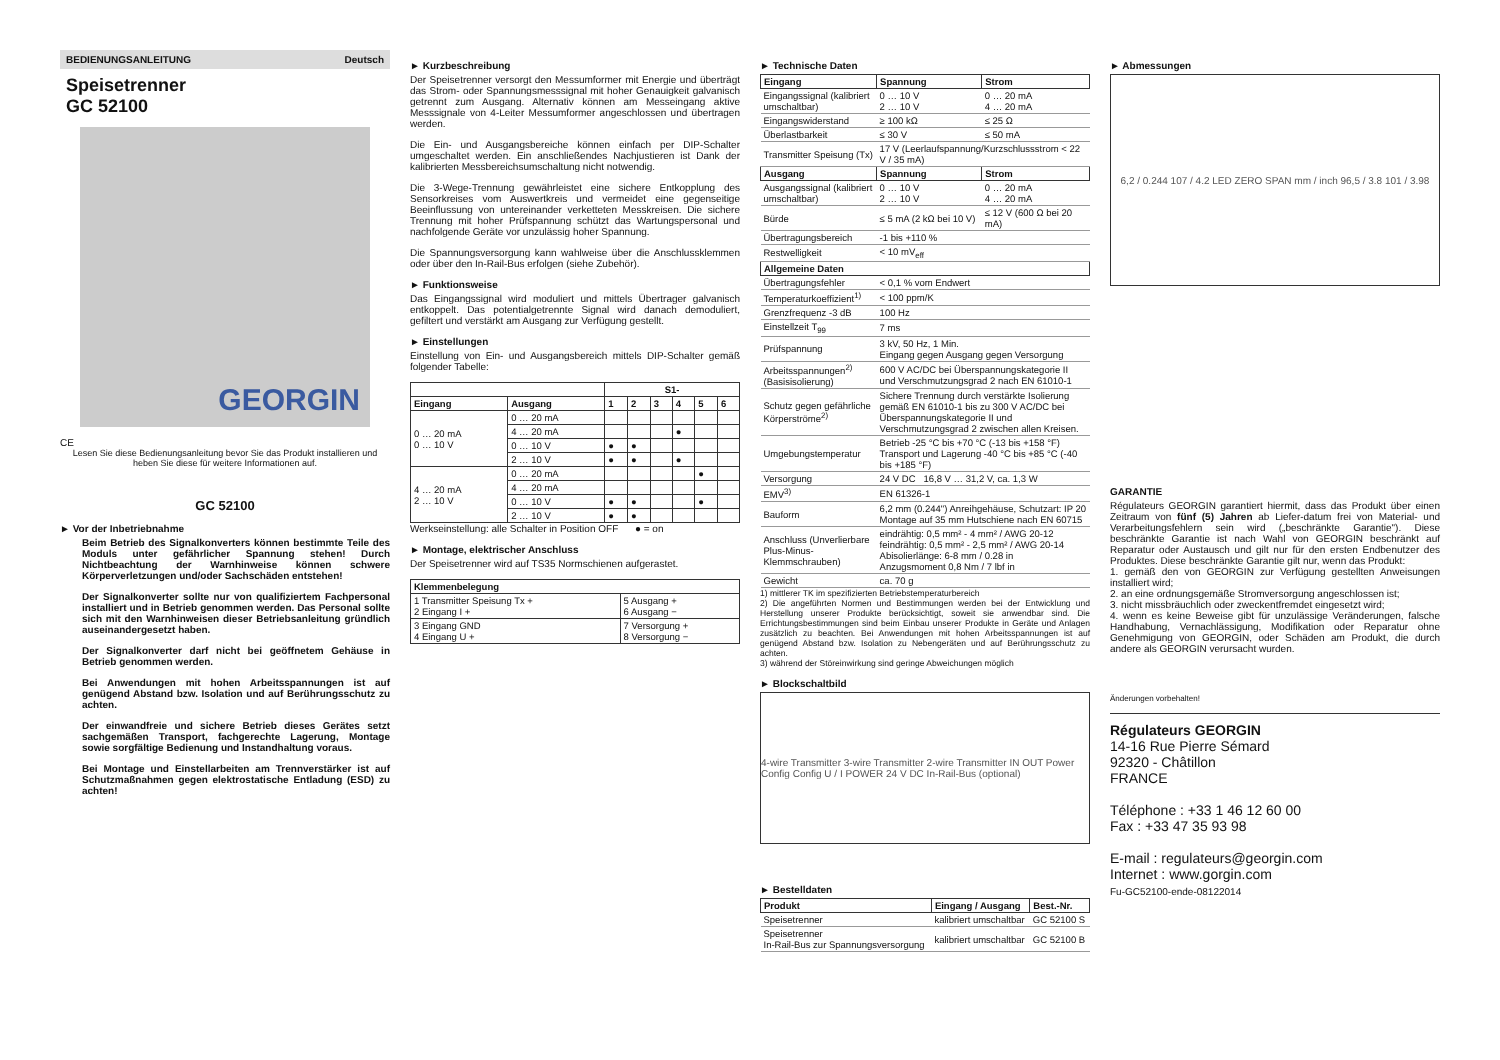BEDIENUNGSANLEITUNG Deutsch
Speisetrenner
GC 52100
GEORGIN
CE
Lesen Sie diese Bedienungsanleitung bevor Sie das Produkt installieren und heben Sie diese für weitere Informationen auf.
GC 52100
► Vor der Inbetriebnahme
Beim Betrieb des Signalkonverters können bestimmte Teile des Moduls unter gefährlicher Spannung stehen! Durch Nichtbeachtung der Warnhinweise können schwere Körperverletzungen und/oder Sachschäden entstehen!
Der Signalkonverter sollte nur von qualifiziertem Fachpersonal installiert und in Betrieb genommen werden. Das Personal sollte sich mit den Warnhinweisen dieser Betriebsanleitung gründlich auseinandergesetzt haben.
Der Signalkonverter darf nicht bei geöffnetem Gehäuse in Betrieb genommen werden.
Bei Anwendungen mit hohen Arbeitsspannungen ist auf genügend Abstand bzw. Isolation und auf Berührungsschutz zu achten.
Der einwandfreie und sichere Betrieb dieses Gerätes setzt sachgemäßen Transport, fachgerechte Lagerung, Montage sowie sorgfältige Bedienung und Instandhaltung voraus.
Bei Montage und Einstellarbeiten am Trennverstärker ist auf Schutzmaßnahmen gegen elektrostatische Entladung (ESD) zu achten!
► Kurzbeschreibung
Der Speisetrenner versorgt den Messumformer mit Energie und überträgt das Strom- oder Spannungsmesssignal mit hoher Genauigkeit galvanisch getrennt zum Ausgang. Alternativ können am Messeingang aktive Messsignale von 4-Leiter Messumformer angeschlossen und übertragen werden.
Die Ein- und Ausgangsbereiche können einfach per DIP-Schalter umgeschaltet werden. Ein anschließendes Nachjustieren ist Dank der kalibrierten Messbereichsumschaltung nicht notwendig.
Die 3-Wege-Trennung gewährleistet eine sichere Entkopplung des Sensorkreises vom Auswertkreis und vermeidet eine gegenseitige Beeinflussung von untereinander verketteten Messkreisen. Die sichere Trennung mit hoher Prüfspannung schützt das Wartungspersonal und nachfolgende Geräte vor unzulässig hoher Spannung.
Die Spannungsversorgung kann wahlweise über die Anschlussklemmen oder über den In-Rail-Bus erfolgen (siehe Zubehör).
► Funktionsweise
Das Eingangssignal wird moduliert und mittels Übertrager galvanisch entkoppelt. Das potentialgetrennte Signal wird danach demoduliert, gefiltert und verstärkt am Ausgang zur Verfügung gestellt.
► Einstellungen
Einstellung von Ein- und Ausgangsbereich mittels DIP-Schalter gemäß folgender Tabelle:
| | | S1- | | | | | |
| --- | --- | --- | --- | --- | --- | --- | --- |
| Eingang | Ausgang | 1 | 2 | 3 | 4 | 5 | 6 |
| 0 … 20 mA 0 … 10 V | 0 … 20 mA | | | | | | |
| | 4 … 20 mA | | | | ● | | |
| | 0 … 10 V | ● | ● | | | | |
| | 2 … 10 V | ● | ● | | ● | | |
| 4 … 20 mA 2 … 10 V | 0 … 20 mA | | | | | ● | |
| | 4 … 20 mA | | | | | | |
| | 0 … 10 V | ● | ● | | | ● | |
| | 2 … 10 V | ● | ● | | | | |
Werkseinstellung: alle Schalter in Position OFF ● = on
► Montage, elektrischer Anschluss
Der Speisetrenner wird auf TS35 Normschienen aufgerastet.
| Klemmenbelegung | |
| --- | --- |
| 1 Transmitter Speisung Tx + 2 Eingang I + | 5 Ausgang + 6 Ausgang − |
| 3 Eingang GND 4 Eingang U + | 7 Versorgung + 8 Versorgung − |
► Technische Daten
| Eingang | Spannung | Strom |
| --- | --- | --- |
| Eingangssignal (kalibriert umschaltbar) | 0 … 10 V 2 … 10 V | 0 … 20 mA 4 … 20 mA |
| Eingangswiderstand | ≥ 100 kΩ | ≤ 25 Ω |
| Überlastbarkeit | ≤ 30 V | ≤ 50 mA |
| Transmitter Speisung (Tx) | 17 V (Leerlaufspannung/Kurzschlussstrom < 22 V / 35 mA) | |
| Ausgang | Spannung | Strom |
| Ausgangssignal (kalibriert umschaltbar) | 0 … 10 V 2 … 10 V | 0 … 20 mA 4 … 20 mA |
| Bürde | ≤ 5 mA (2 kΩ bei 10 V) | ≤ 12 V (600 Ω bei 20 mA) |
| Übertragungsbereich | -1 bis +110 % | |
| Restwelligkeit | < 10 mV<sub>eff</sub> | |
| Allgemeine Daten | | |
| Übertragungsfehler | < 0,1 % vom Endwert | |
| Temperaturkoeffizient<sup>1)</sup> | < 100 ppm/K | |
| Grenzfrequenz -3 dB | 100 Hz | |
| Einstellzeit T<sub>99</sub> | 7 ms | |
| Prüfspannung | 3 kV, 50 Hz, 1 Min. Eingang gegen Ausgang gegen Versorgung | |
| Arbeitsspannungen<sup>2)</sup> (Basisisolierung) | 600 V AC/DC bei Überspannungskategorie II und Verschmutzungsgrad 2 nach EN 61010-1 | |
| Schutz gegen gefährliche Körperströme<sup>2)</sup> | Sichere Trennung durch verstärkte Isolierung gemäß EN 61010-1 bis zu 300 V AC/DC bei Überspannungskategorie II und Verschmutzungsgrad 2 zwischen allen Kreisen. | |
| Umgebungstemperatur | Betrieb -25 °C bis +70 °C (-13 bis +158 °F) Transport und Lagerung -40 °C bis +85 °C (-40 bis +185 °F) | |
| Versorgung | 24 V DC 16,8 V … 31,2 V, ca. 1,3 W | |
| EMV<sup>3)</sup> | EN 61326-1 | |
| Bauform | 6,2 mm (0.244") Anreihgehäuse, Schutzart: IP 20 Montage auf 35 mm Hutschiene nach EN 60715 | |
| Anschluss (Unverlierbare Plus-Minus-Klemmschrauben) | eindrähtig: 0,5 mm² - 4 mm² / AWG 20-12 feindrähtig: 0,5 mm² - 2,5 mm² / AWG 20-14 Abisolierlänge: 6-8 mm / 0.28 in Anzugsmoment 0,8 Nm / 7 lbf in | |
| Gewicht | ca. 70 g | |
1) mittlerer TK im spezifizierten Betriebstemperaturbereich
2) Die angeführten Normen und Bestimmungen werden bei der Entwicklung und Herstellung unserer Produkte berücksichtigt, soweit sie anwendbar sind. Die Errichtungsbestimmungen sind beim Einbau unserer Produkte in Geräte und Anlagen zusätzlich zu beachten. Bei Anwendungen mit hohen Arbeitsspannungen ist auf genügend Abstand bzw. Isolation zu Nebengeräten und auf Berührungsschutz zu achten.
3) während der Störeinwirkung sind geringe Abweichungen möglich
► Blockschaltbild
4-wire Transmitter 3-wire Transmitter 2-wire Transmitter IN OUT Power Config Config U / I POWER 24 V DC In-Rail-Bus (optional)
► Bestelldaten
| Produkt | Eingang / Ausgang | Best.-Nr. |
| --- | --- | --- |
| Speisetrenner | kalibriert umschaltbar | GC 52100 S |
| Speisetrenner In-Rail-Bus zur Spannungsversorgung | kalibriert umschaltbar | GC 52100 B |
► Abmessungen
6,2 / 0.244 107 / 4.2 LED ZERO SPAN mm / inch 96,5 / 3.8 101 / 3.98
GARANTIE
Régulateurs GEORGIN garantiert hiermit, dass das Produkt über einen Zeitraum von fünf (5) Jahren ab Liefer-datum frei von Material- und Verarbeitungsfehlern sein wird („beschränkte Garantie"). Diese beschränkte Garantie ist nach Wahl von GEORGIN beschränkt auf Reparatur oder Austausch und gilt nur für den ersten Endbenutzer des Produktes. Diese beschränkte Garantie gilt nur, wenn das Produkt:
1. gemäß den von GEORGIN zur Verfügung gestellten Anweisungen installiert wird;
2. an eine ordnungsgemäße Stromversorgung angeschlossen ist;
3. nicht missbräuchlich oder zweckentfremdet eingesetzt wird;
4. wenn es keine Beweise gibt für unzulässige Veränderungen, falsche Handhabung, Vernachlässigung, Modifikation oder Reparatur ohne Genehmigung von GEORGIN, oder Schäden am Produkt, die durch andere als GEORGIN verursacht wurden.
Änderungen vorbehalten!
Régulateurs GEORGIN
14-16 Rue Pierre Sémard
92320 - Châtillon
FRANCE
Téléphone : +33 1 46 12 60 00
Fax : +33 47 35 93 98
E-mail : regulateurs@georgin.com
Internet : www.gorgin.com
Fu-GC52100-ende-08122014